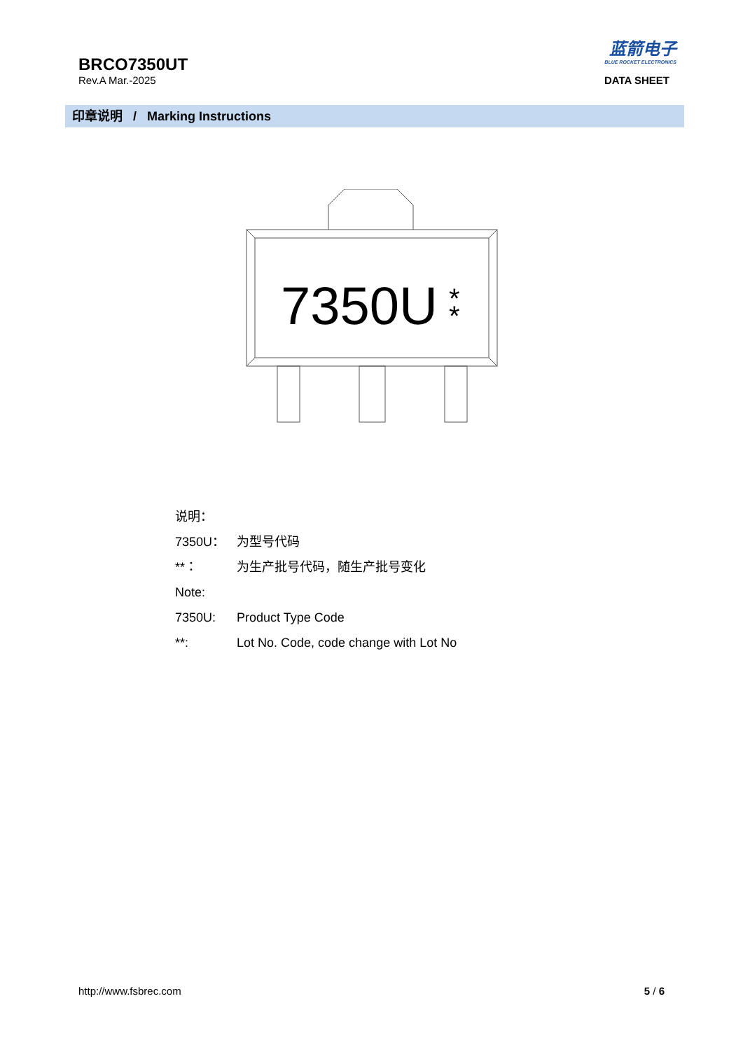BRCO7350UT
Rev.A Mar.-2025
蓝箭电子
BLUE ROCKET ELECTRONICS
DATA SHEET
印章说明 / Marking Instructions
7350U
*
*
说明：
7350U： 为型号代码
**： 为生产批号代码，随生产批号变化
Note:
7350U: Product Type Code
**: Lot No. Code, code change with Lot No
http://www.fsbrec.com 5 / 6